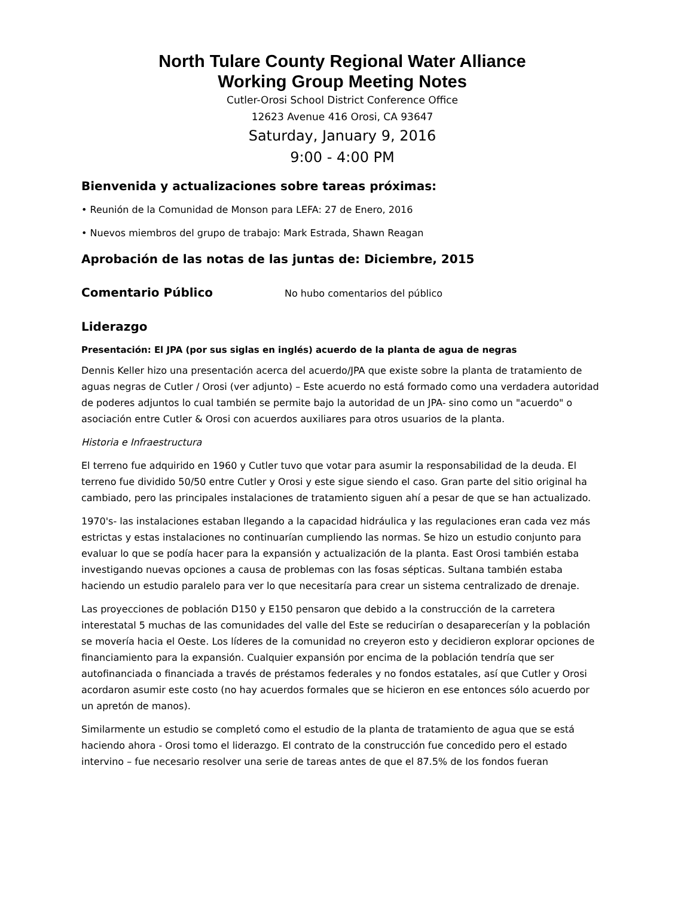North Tulare County Regional Water Alliance
Working Group Meeting Notes
Cutler-Orosi School District Conference Office
12623 Avenue 416 Orosi, CA 93647
Saturday, January 9, 2016
9:00 - 4:00 PM
Bienvenida y actualizaciones sobre tareas próximas:
• Reunión de la Comunidad de Monson para LEFA: 27 de Enero, 2016
• Nuevos miembros del grupo de trabajo: Mark Estrada, Shawn Reagan
Aprobación de las notas de las juntas de: Diciembre, 2015
Comentario Público
No hubo comentarios del público
Liderazgo
Presentación: El JPA (por sus siglas en inglés) acuerdo de la planta de agua de negras
Dennis Keller hizo una presentación acerca del acuerdo/JPA que existe sobre la planta de tratamiento de aguas negras de Cutler / Orosi (ver adjunto) – Este acuerdo no está formado como una verdadera autoridad de poderes adjuntos lo cual también se permite bajo la autoridad de un JPA- sino como un "acuerdo" o asociación entre Cutler & Orosi con acuerdos auxiliares para otros usuarios de la planta.
Historia e Infraestructura
El terreno fue adquirido en 1960 y Cutler tuvo que votar para asumir la responsabilidad de la deuda. El terreno fue dividido 50/50 entre Cutler y Orosi y este sigue siendo el caso. Gran parte del sitio original ha cambiado, pero las principales instalaciones de tratamiento siguen ahí a pesar de que se han actualizado.
1970's- las instalaciones estaban llegando a la capacidad hidráulica y las regulaciones eran cada vez más estrictas y estas instalaciones no continuarían cumpliendo las normas. Se hizo un estudio conjunto para evaluar lo que se podía hacer para la expansión y actualización de la planta. East Orosi también estaba investigando nuevas opciones a causa de problemas con las fosas sépticas. Sultana también estaba haciendo un estudio paralelo para ver lo que necesitaría para crear un sistema centralizado de drenaje.
Las proyecciones de población D150 y E150 pensaron que debido a la construcción de la carretera interestatal 5 muchas de las comunidades del valle del Este se reducirían o desaparecerían y la población se movería hacia el Oeste. Los líderes de la comunidad no creyeron esto y decidieron explorar opciones de financiamiento para la expansión. Cualquier expansión por encima de la población tendría que ser autofinanciada o financiada a través de préstamos federales y no fondos estatales, así que Cutler y Orosi acordaron asumir este costo (no hay acuerdos formales que se hicieron en ese entonces sólo acuerdo por un apretón de manos).
Similarmente un estudio se completó como el estudio de la planta de tratamiento de agua que se está haciendo ahora - Orosi tomo el liderazgo. El contrato de la construcción fue concedido pero el estado intervino – fue necesario resolver una serie de tareas antes de que el 87.5% de los fondos fueran